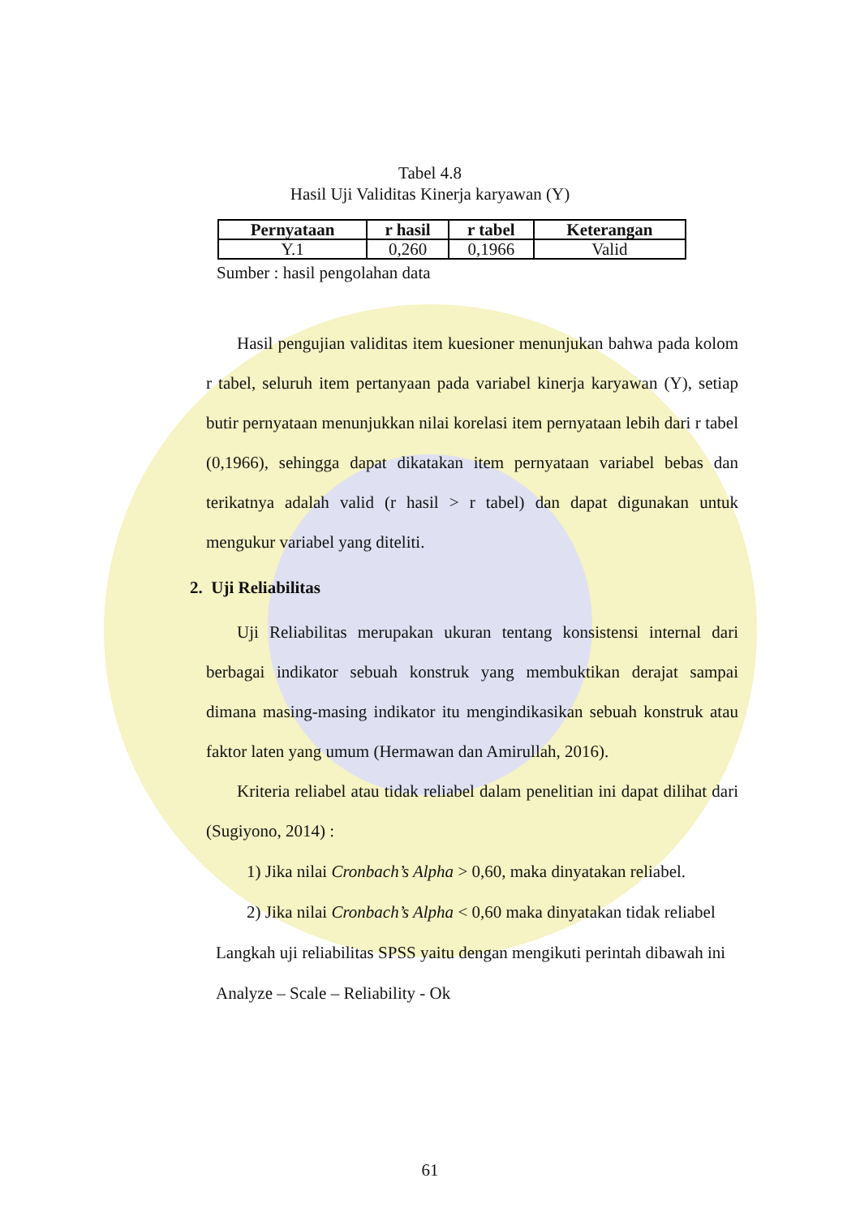Tabel 4.8
Hasil Uji Validitas Kinerja karyawan (Y)
| Pernyataan | r hasil | r tabel | Keterangan |
| --- | --- | --- | --- |
| Y.1 | 0,260 | 0,1966 | Valid |
Sumber : hasil pengolahan data
Hasil pengujian validitas item kuesioner menunjukan bahwa pada kolom r tabel, seluruh item pertanyaan pada variabel kinerja karyawan (Y), setiap butir pernyataan menunjukkan nilai korelasi item pernyataan lebih dari r tabel (0,1966), sehingga dapat dikatakan item pernyataan variabel bebas dan terikatnya adalah valid (r hasil > r tabel) dan dapat digunakan untuk mengukur variabel yang diteliti.
2. Uji Reliabilitas
Uji Reliabilitas merupakan ukuran tentang konsistensi internal dari berbagai indikator sebuah konstruk yang membuktikan derajat sampai dimana masing-masing indikator itu mengindikasikan sebuah konstruk atau faktor laten yang umum (Hermawan dan Amirullah, 2016).
Kriteria reliabel atau tidak reliabel dalam penelitian ini dapat dilihat dari (Sugiyono, 2014) :
1) Jika nilai Cronbach’s Alpha > 0,60, maka dinyatakan reliabel.
2) Jika nilai Cronbach’s Alpha < 0,60 maka dinyatakan tidak reliabel
Langkah uji reliabilitas SPSS yaitu dengan mengikuti perintah dibawah ini
Analyze – Scale – Reliability - Ok
61